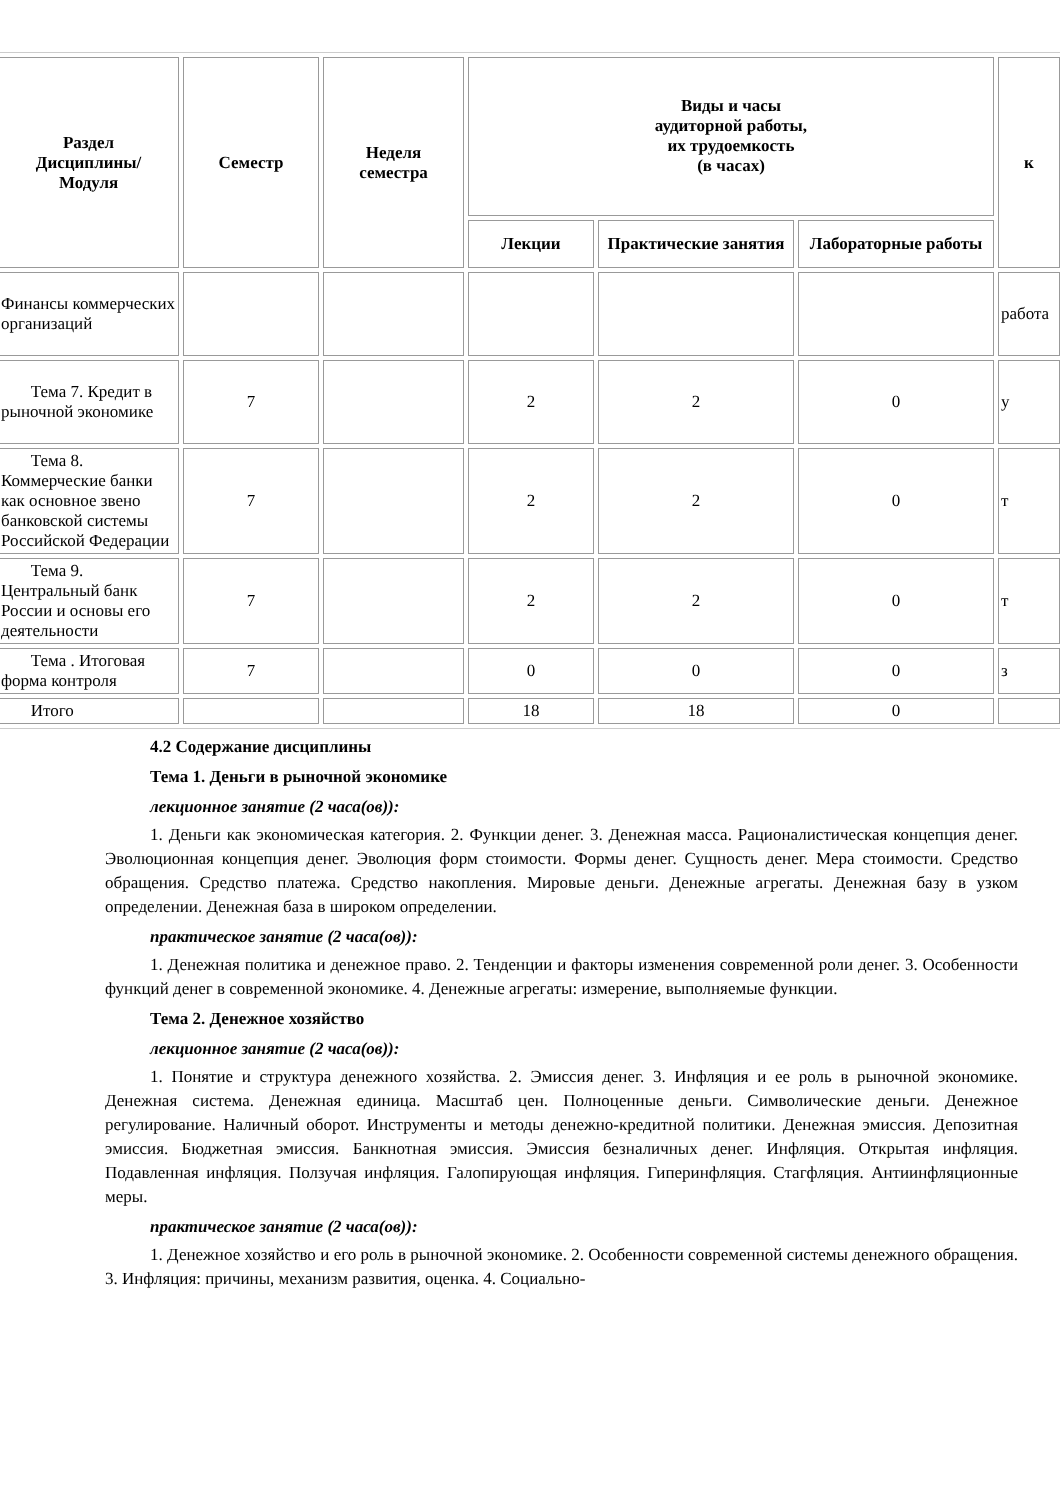| Раздел Дисциплины/ Модуля | Семестр | Неделя семестра | Виды и часы аудиторной работы, их трудоемкость (в часах) | | | к |
| --- | --- | --- | --- | --- | --- | --- |
| | | | Лекции | Практические занятия | Лабораторные работы | |
| Финансы коммерческих организаций | | | | | | работа |
| Тема 7. Кредит в рыночной экономике | 7 | | 2 | 2 | 0 | у |
| Тема 8. Коммерческие банки как основное звено банковской системы Российской Федерации | 7 | | 2 | 2 | 0 | т |
| Тема 9. Центральный банк России и основы его деятельности | 7 | | 2 | 2 | 0 | т |
| Тема . Итоговая форма контроля | 7 | | 0 | 0 | 0 | з |
| Итого | | | 18 | 18 | 0 | |
4.2 Содержание дисциплины
Тема 1. Деньги в рыночной экономике
лекционное занятие (2 часа(ов)):
1. Деньги как экономическая категория. 2. Функции денег. 3. Денежная масса. Рационалистическая концепция денег. Эволюционная концепция денег. Эволюция форм стоимости. Формы денег. Сущность денег. Мера стоимости. Средство обращения. Средство платежа. Средство накопления. Мировые деньги. Денежные агрегаты. Денежная базу в узком определении. Денежная база в широком определении.
практическое занятие (2 часа(ов)):
1. Денежная политика и денежное право. 2. Тенденции и факторы изменения современной роли денег. 3. Особенности функций денег в современной экономике. 4. Денежные агрегаты: измерение, выполняемые функции.
Тема 2. Денежное хозяйство
лекционное занятие (2 часа(ов)):
1. Понятие и структура денежного хозяйства. 2. Эмиссия денег. 3. Инфляция и ее роль в рыночной экономике. Денежная система. Денежная единица. Масштаб цен. Полноценные деньги. Символические деньги. Денежное регулирование. Наличный оборот. Инструменты и методы денежно-кредитной политики. Денежная эмиссия. Депозитная эмиссия. Бюджетная эмиссия. Банкнотная эмиссия. Эмиссия безналичных денег. Инфляция. Открытая инфляция. Подавленная инфляция. Ползучая инфляция. Галопирующая инфляция. Гиперинфляция. Стагфляция. Антиинфляционные меры.
практическое занятие (2 часа(ов)):
1. Денежное хозяйство и его роль в рыночной экономике. 2. Особенности современной системы денежного обращения. 3. Инфляция: причины, механизм развития, оценка. 4. Социально-